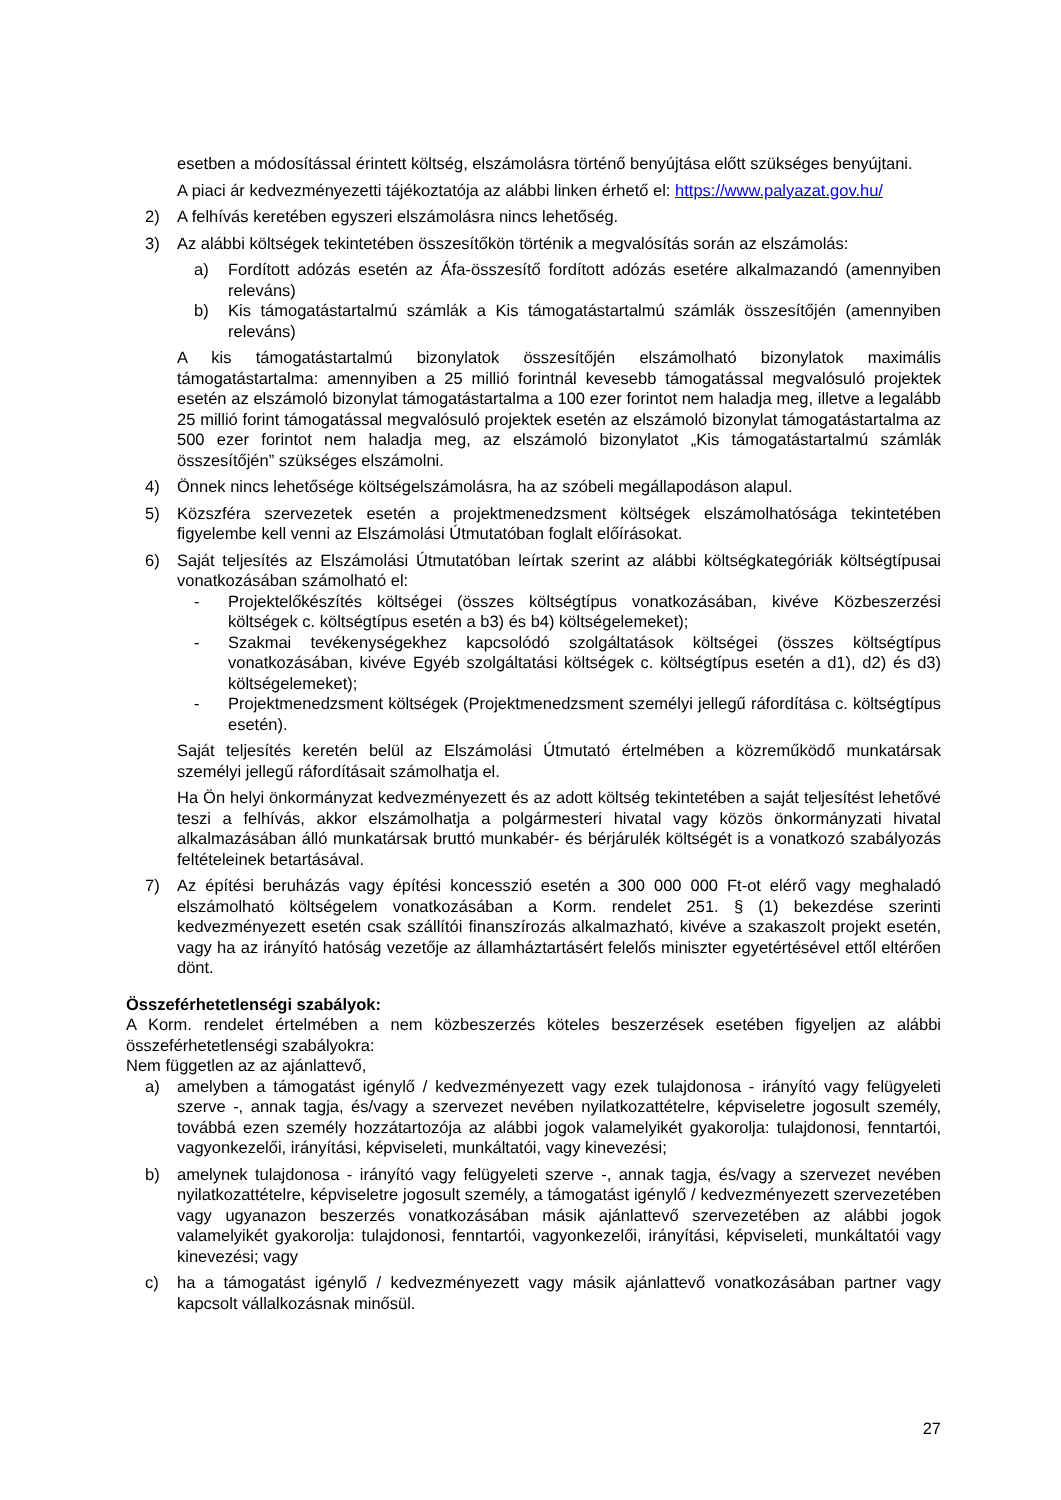esetben a módosítással érintett költség, elszámolásra történő benyújtása előtt szükséges benyújtani.
A piaci ár kedvezményezetti tájékoztatója az alábbi linken érhető el: https://www.palyazat.gov.hu/
2) A felhívás keretében egyszeri elszámolásra nincs lehetőség.
3) Az alábbi költségek tekintetében összesítőkön történik a megvalósítás során az elszámolás:
a) Fordított adózás esetén az Áfa-összesítő fordított adózás esetére alkalmazandó (amennyiben releváns)
b) Kis támogatástartalmú számlák a Kis támogatástartalmú számlák összesítőjén (amennyiben releváns)
A kis támogatástartalmú bizonylatok összesítőjén elszámolható bizonylatok maximális támogatástartalma: amennyiben a 25 millió forintnál kevesebb támogatással megvalósuló projektek esetén az elszámoló bizonylat támogatástartalma a 100 ezer forintot nem haladja meg, illetve a legalább 25 millió forint támogatással megvalósuló projektek esetén az elszámoló bizonylat támogatástartalma az 500 ezer forintot nem haladja meg, az elszámoló bizonylatot „Kis támogatástartalmú számlák összesítőjén” szükséges elszámolni.
4) Önnek nincs lehetősége költségelszámolásra, ha az szóbeli megállapodáson alapul.
5) Közszféra szervezetek esetén a projektmenedzsment költségek elszámolhatósága tekintetében figyelembe kell venni az Elszámolási Útmutatóban foglalt előírásokat.
6) Saját teljesítés az Elszámolási Útmutatóban leírtak szerint az alábbi költségkategóriák költségtípusai vonatkozásában számolható el:
- Projektelőkészítés költségei (összes költségtípus vonatkozásában, kivéve Közbeszerzési költségek c. költségtípus esetén a b3) és b4) költségelemeket);
- Szakmai tevékenységekhez kapcsolódó szolgáltatások költségei (összes költségtípus vonatkozásában, kivéve Egyéb szolgáltatási költségek c. költségtípus esetén a d1), d2) és d3) költségelemeket);
- Projektmenedzsment költségek (Projektmenedzsment személyi jellegű ráfordítása c. költségtípus esetén).
Saját teljesítés keretén belül az Elszámolási Útmutató értelmében a közreműködő munkatársak személyi jellegű ráfordításait számolhatja el.
Ha Ön helyi önkormányzat kedvezményezett és az adott költség tekintetében a saját teljesítést lehetővé teszi a felhívás, akkor elszámolhatja a polgármesteri hivatal vagy közös önkormányzati hivatal alkalmazásában álló munkatársak bruttó munkabér- és bérjárulék költségét is a vonatkozó szabályozás feltételeinek betartásával.
7) Az építési beruházás vagy építési koncesszió esetén a 300 000 000 Ft-ot elérő vagy meghaladó elszámolható költségelem vonatkozásában a Korm. rendelet 251. § (1) bekezdése szerinti kedvezményezett esetén csak szállítói finanszírozás alkalmazható, kivéve a szakaszolt projekt esetén, vagy ha az irányító hatóság vezetője az államháztartásért felelős miniszter egyetértésével ettől eltérően dönt.
Összeférhetetlenségi szabályok:
A Korm. rendelet értelmében a nem közbeszerzés köteles beszerzések esetében figyeljen az alábbi összeférhetetlenségi szabályokra:
Nem független az az ajánlattevő,
a) amelyben a támogatást igénylő / kedvezményezett vagy ezek tulajdonosa - irányító vagy felügyeleti szerve -, annak tagja, és/vagy a szervezet nevében nyilatkozattételre, képviseletre jogosult személy, továbbá ezen személy hozzátartozója az alábbi jogok valamelyikét gyakorolja: tulajdonosi, fenntartói, vagyonkezelői, irányítási, képviseleti, munkáltatói, vagy kinevezési;
b) amelynek tulajdonosa - irányító vagy felügyeleti szerve -, annak tagja, és/vagy a szervezet nevében nyilatkozattételre, képviseletre jogosult személy, a támogatást igénylő / kedvezményezett szervezetében vagy ugyanazon beszerzés vonatkozásában másik ajánlattevő szervezetében az alábbi jogok valamelyikét gyakorolja: tulajdonosi, fenntartói, vagyonkezelői, irányítási, képviseleti, munkáltatói vagy kinevezési; vagy
c) ha a támogatást igénylő / kedvezményezett vagy másik ajánlattevő vonatkozásában partner vagy kapcsolt vállalkozásnak minősül.
27